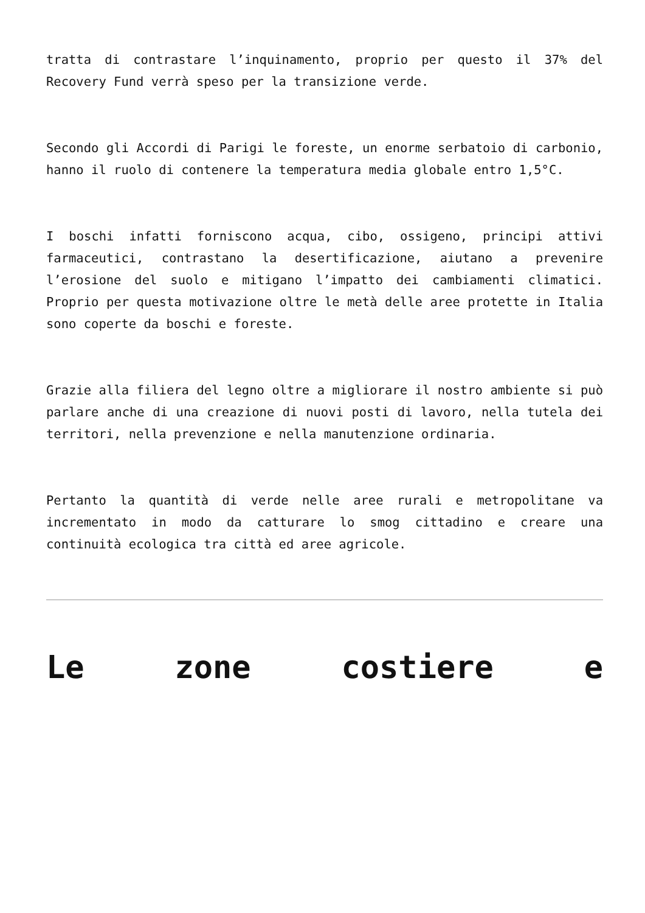tratta di contrastare l’inquinamento, proprio per questo il 37% del Recovery Fund verrà speso per la transizione verde.
Secondo gli Accordi di Parigi le foreste, un enorme serbatoio di carbonio, hanno il ruolo di contenere la temperatura media globale entro 1,5°C.
I boschi infatti forniscono acqua, cibo, ossigeno, principi attivi farmaceutici, contrastano la desertificazione, aiutano a prevenire l’erosione del suolo e mitigano l’impatto dei cambiamenti climatici. Proprio per questa motivazione oltre le metà delle aree protette in Italia sono coperte da boschi e foreste.
Grazie alla filiera del legno oltre a migliorare il nostro ambiente si può parlare anche di una creazione di nuovi posti di lavoro, nella tutela dei territori, nella prevenzione e nella manutenzione ordinaria.
Pertanto la quantità di verde nelle aree rurali e metropolitane va incrementato in modo da catturare lo smog cittadino e creare una continuità ecologica tra città ed aree agricole.
Le zone costiere e